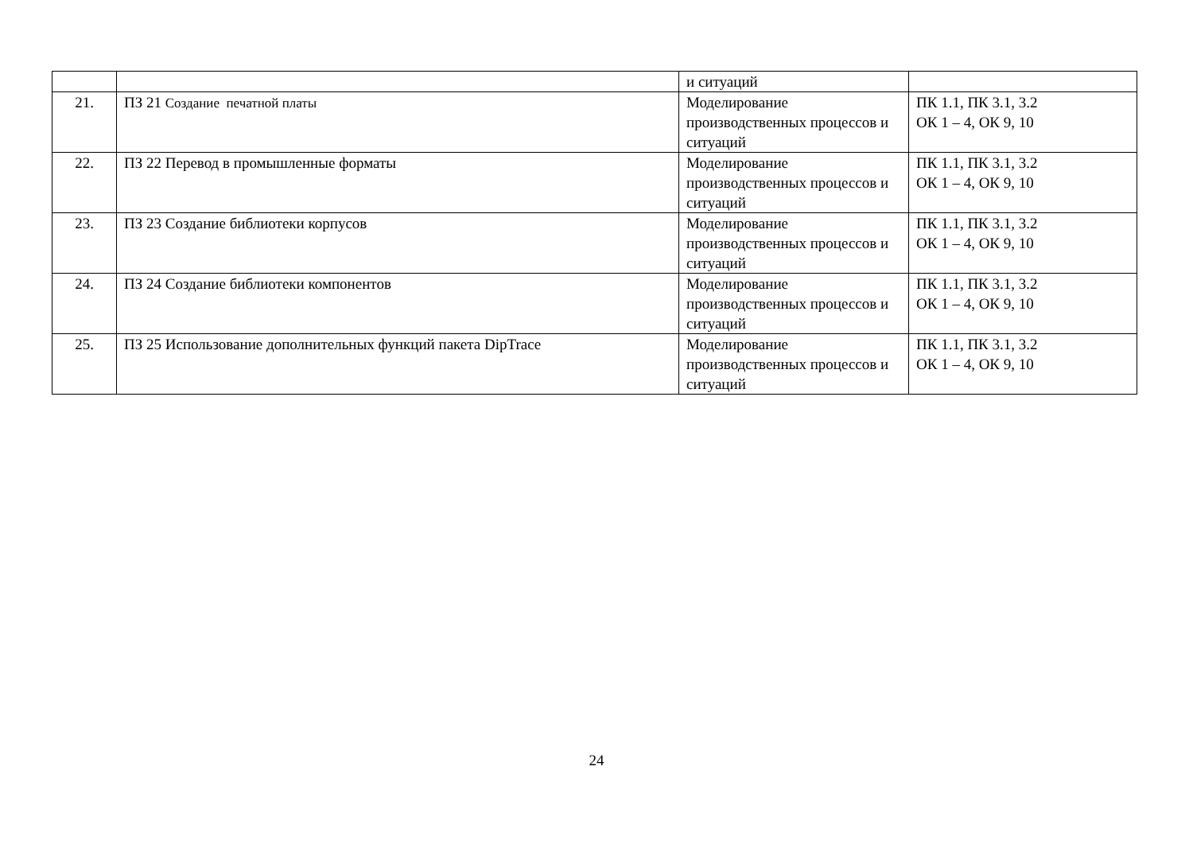| | | и ситуаций | |
| 21. | ПЗ 21 Создание печатной платы | Моделирование производственных процессов и ситуаций | ПК 1.1, ПК 3.1, 3.2 ОК 1 – 4, ОК 9, 10 |
| 22. | ПЗ 22 Перевод в промышленные форматы | Моделирование производственных процессов и ситуаций | ПК 1.1, ПК 3.1, 3.2 ОК 1 – 4, ОК 9, 10 |
| 23. | ПЗ 23 Создание библиотеки корпусов | Моделирование производственных процессов и ситуаций | ПК 1.1, ПК 3.1, 3.2 ОК 1 – 4, ОК 9, 10 |
| 24. | ПЗ 24 Создание библиотеки компонентов | Моделирование производственных процессов и ситуаций | ПК 1.1, ПК 3.1, 3.2 ОК 1 – 4, ОК 9, 10 |
| 25. | ПЗ 25 Использование дополнительных функций пакета DipTrace | Моделирование производственных процессов и ситуаций | ПК 1.1, ПК 3.1, 3.2 ОК 1 – 4, ОК 9, 10 |
24